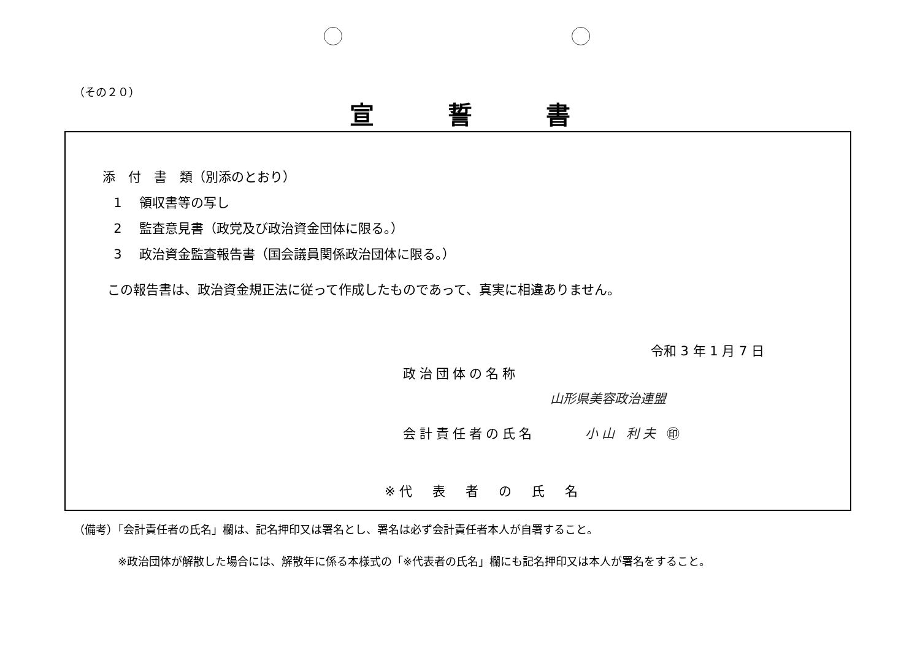（その２０）
宣誓書
添　付　書　類（別添のとおり）
1 領収書等の写し
2 監査意見書（政党及び政治資金団体に限る。）
3 政治資金監査報告書（国会議員関係政治団体に限る。）
この報告書は、政治資金規正法に従って作成したものであって、真実に相違ありません。
令和 3 年 1 月 7 日
政治団体の名称
山形県美容政治連盟
会計責任者の氏名　　　小山 利夫 ㊞
※代　表　者　の　氏　名
（備考）「会計責任者の氏名」欄は、記名押印又は署名とし、署名は必ず会計責任者本人が自署すること。
※政治団体が解散した場合には、解散年に係る本様式の「※代表者の氏名」欄にも記名押印又は本人が署名をすること。